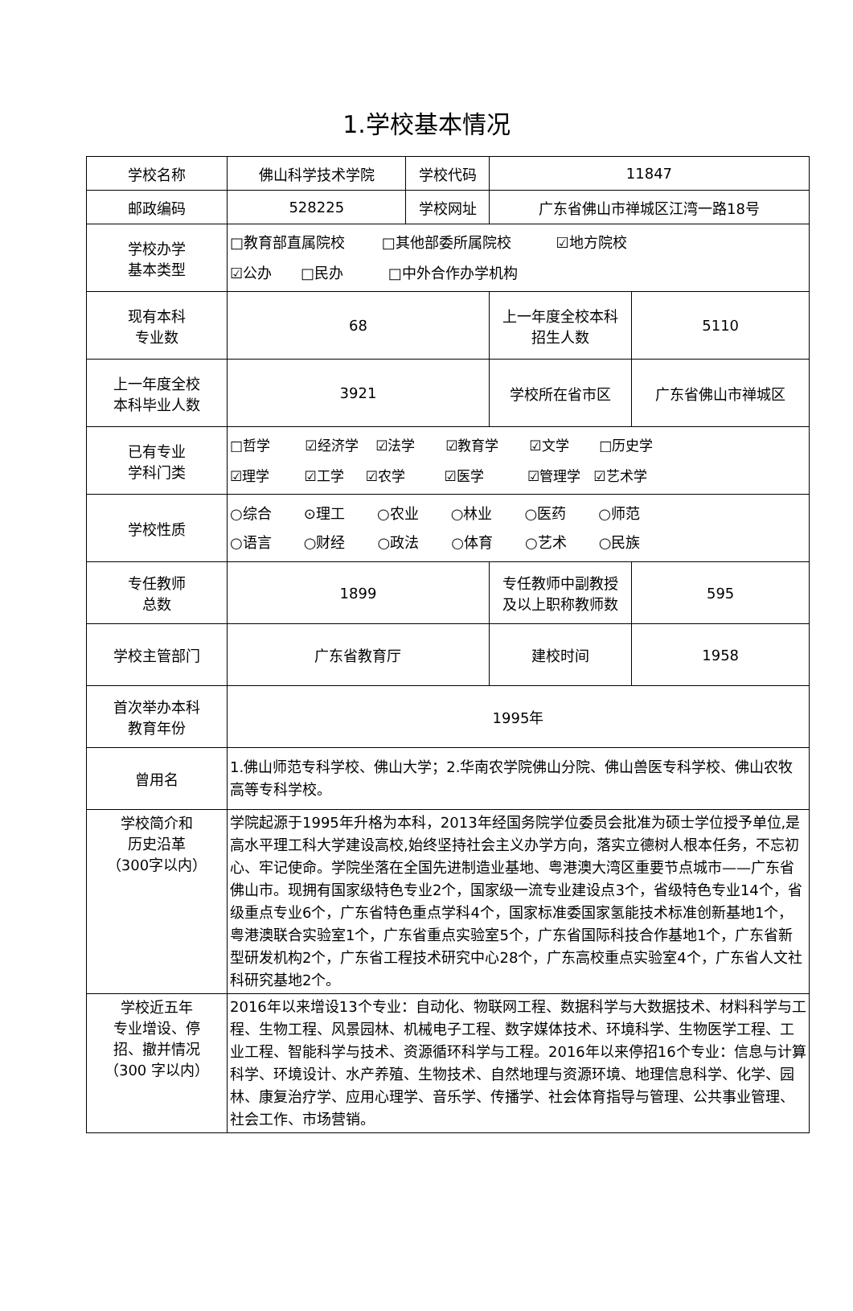1.学校基本情况
| 学校名称 | 佛山科学技术学院 | 学校代码 | 11847 | | |
| 邮政编码 | 528225 | 学校网址 | 广东省佛山市禅城区江湾一路18号 | | |
| 学校办学 基本类型 | □教育部直属院校 □其他部委所属院校 ☑地方院校 ☑公办 □民办 □中外合作办学机构 | | | | |
| 现有本科 专业数 | 68 | | 上一年度全校本科 招生人数 | 5110 | |
| 上一年度全校 本科毕业人数 | 3921 | | 学校所在省市区 | 广东省佛山市禅城区 | |
| 已有专业 学科门类 | □哲学 ☑经济学 ☑法学 ☑教育学 ☑文学 □历史学 ☑理学 ☑工学 ☑农学 ☑医学 ☑管理学 ☑艺术学 | | | | |
| 学校性质 | ○综合 ⊙理工 ○农业 ○林业 ○医药 ○师范 ○语言 ○财经 ○政法 ○体育 ○艺术 ○民族 | | | | |
| 专任教师 总数 | 1899 | | 专任教师中副教授 及以上职称教师数 | | 595 |
| 学校主管部门 | 广东省教育厅 | | 建校时间 | | 1958 |
| 首次举办本科 教育年份 | 1995年 | | | | |
| 曾用名 | 1.佛山师范专科学校、佛山大学；2.华南农学院佛山分院、佛山兽医专科学校、佛山农牧高等专科学校。 | | | | |
| 学校简介和 历史沿革 （300字以内） | 学院起源于1995年升格为本科，2013年经国务院学位委员会批准为硕士学位授予单位,是高水平理工科大学建设高校,始终坚持社会主义办学方向，落实立德树人根本任务，不忘初心、牢记使命。学院坐落在全国先进制造业基地、粤港澳大湾区重要节点城市——广东省佛山市。现拥有国家级特色专业2个，国家级一流专业建设点3个，省级特色专业14个，省级重点专业6个，广东省特色重点学科4个，国家标准委国家氢能技术标准创新基地1个，粤港澳联合实验室1个，广东省重点实验室5个，广东省国际科技合作基地1个，广东省新型研发机构2个，广东省工程技术研究中心28个，广东高校重点实验室4个，广东省人文社科研究基地2个。 | | | | |
| 学校近五年 专业增设、停 招、撤并情况 （300 字以内） | 2016年以来增设13个专业：自动化、物联网工程、数据科学与大数据技术、材料科学与工程、生物工程、风景园林、机械电子工程、数字媒体技术、环境科学、生物医学工程、工业工程、智能科学与技术、资源循环科学与工程。2016年以来停招16个专业：信息与计算科学、环境设计、水产养殖、生物技术、自然地理与资源环境、地理信息科学、化学、园林、康复治疗学、应用心理学、音乐学、传播学、社会体育指导与管理、公共事业管理、社会工作、市场营销。 | | | | |